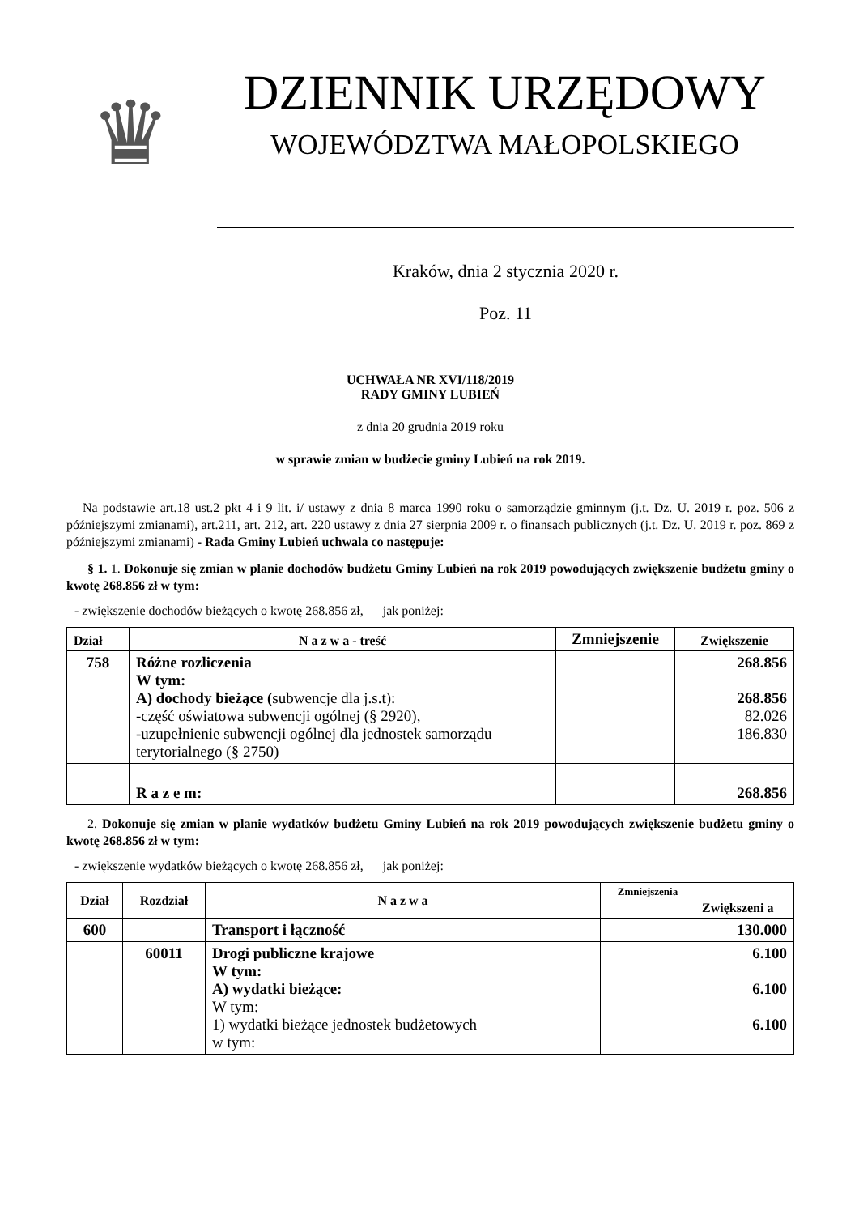♛
DZIENNIK URZĘDOWY
WOJEWÓDZTWA MAŁOPOLSKIEGO
Kraków, dnia 2 stycznia 2020 r.
Poz. 11
UCHWAŁA NR XVI/118/2019
RADY GMINY LUBIEŃ
z dnia 20 grudnia 2019 roku
w sprawie zmian w budżecie gminy Lubień na rok 2019.
Na podstawie art.18 ust.2 pkt 4 i 9 lit. i/ ustawy z dnia 8 marca 1990 roku o samorządzie gminnym (j.t. Dz. U. 2019 r. poz. 506 z późniejszymi zmianami), art.211, art. 212, art. 220 ustawy z dnia 27 sierpnia 2009 r. o finansach publicznych (j.t. Dz. U. 2019 r. poz. 869 z późniejszymi zmianami) - Rada Gminy Lubień uchwala co następuje:
§ 1. 1. Dokonuje się zmian w planie dochodów budżetu Gminy Lubień na rok 2019 powodujących zwiększenie budżetu gminy o kwotę 268.856 zł w tym:
- zwiększenie dochodów bieżących o kwotę 268.856 zł, jak poniżej:
| Dział | N a z w a - treść | Zmniejszenie | Zwiększenie |
| --- | --- | --- | --- |
| 758 | Różne rozliczenia W tym: A) dochody bieżące ( subwencje dla j.s.t): -część oświatowa subwencji ogólnej (§ 2920), -uzupełnienie subwencji ogólnej dla jednostek samorządu terytorialnego (§ 2750) | | 268.856 268.856 82.026 186.830 |
| | R a z e m: | | 268.856 |
2. Dokonuje się zmian w planie wydatków budżetu Gminy Lubień na rok 2019 powodujących zwiększenie budżetu gminy o kwotę 268.856 zł w tym:
- zwiększenie wydatków bieżących o kwotę 268.856 zł, jak poniżej:
| Dział | Rozdział | N a z w a | Zmniejszenia | Zwiększeni a |
| --- | --- | --- | --- | --- |
| 600 | | Transport i łączność | | 130.000 |
| | 60011 | Drogi publiczne krajowe W tym: A) wydatki bieżące: W tym: 1) wydatki bieżące jednostek budżetowych w tym: | | 6.100 6.100 6.100 |